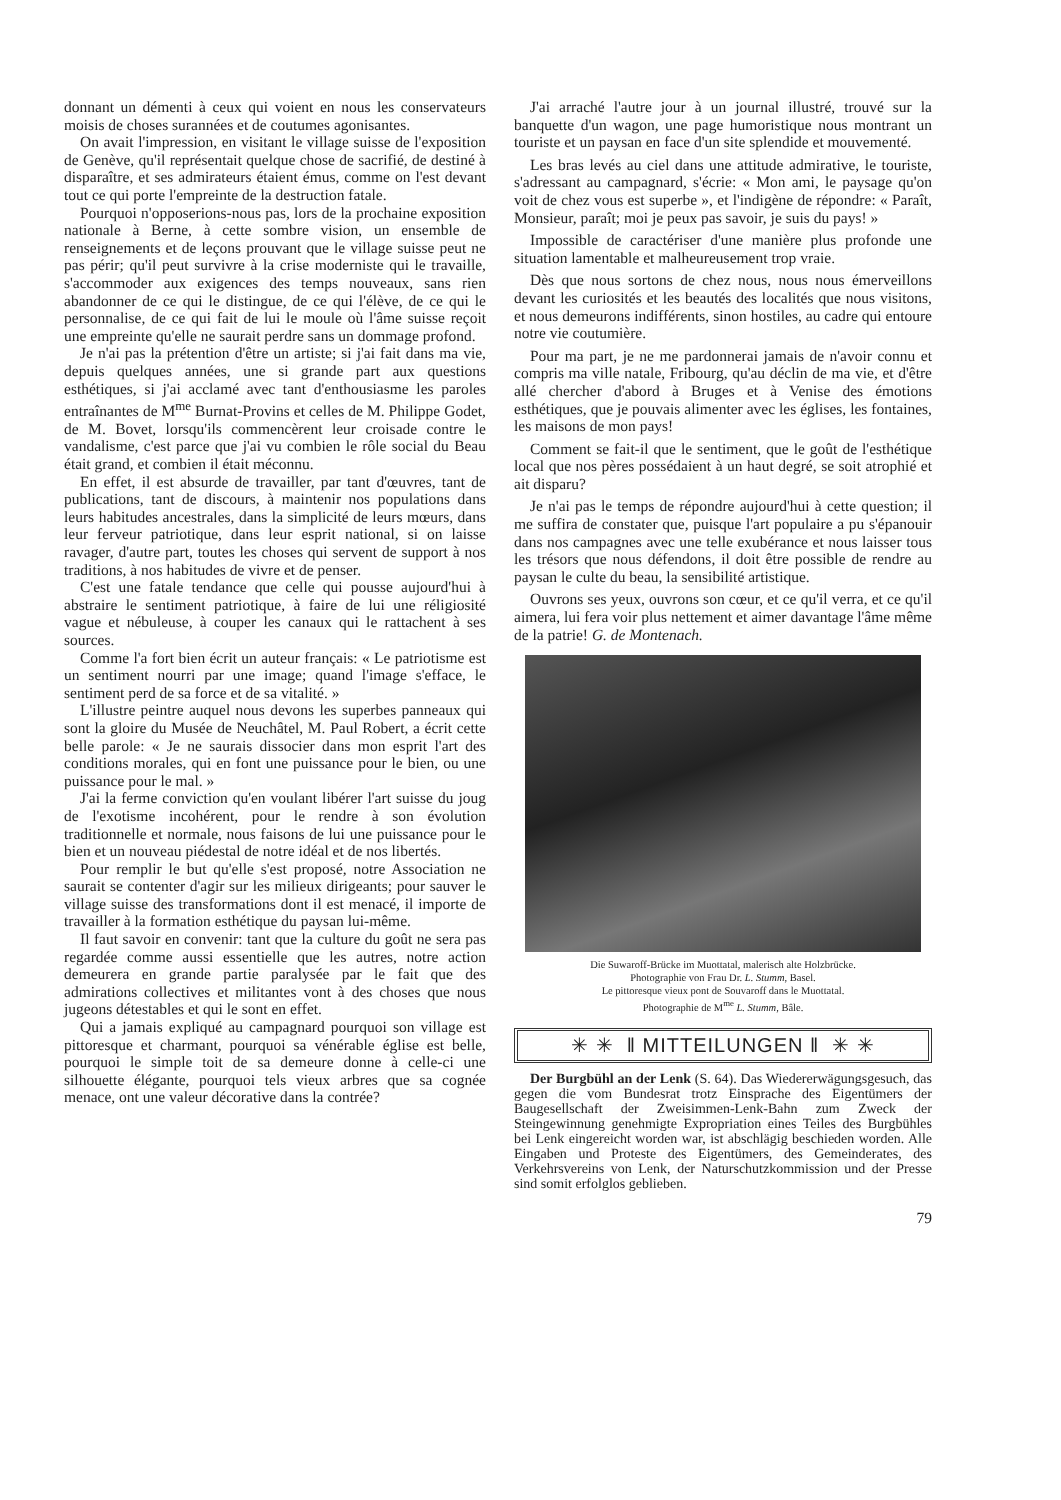donnant un démenti à ceux qui voient en nous les conservateurs moisis de choses surannées et de coutumes agonisantes.
On avait l'impression, en visitant le village suisse de l'exposition de Genève, qu'il représentait quelque chose de sacrifié, de destiné à disparaître, et ses admirateurs étaient émus, comme on l'est devant tout ce qui porte l'empreinte de la destruction fatale.
Pourquoi n'opposerions-nous pas, lors de la prochaine exposition nationale à Berne, à cette sombre vision, un ensemble de renseignements et de leçons prouvant que le village suisse peut ne pas périr; qu'il peut survivre à la crise moderniste qui le travaille, s'accommoder aux exigences des temps nouveaux, sans rien abandonner de ce qui le distingue, de ce qui l'élève, de ce qui le personnalise, de ce qui fait de lui le moule où l'âme suisse reçoit une empreinte qu'elle ne saurait perdre sans un dommage profond.
Je n'ai pas la prétention d'être un artiste; si j'ai fait dans ma vie, depuis quelques années, une si grande part aux questions esthétiques, si j'ai acclamé avec tant d'enthousiasme les paroles entraînantes de M<sup>me</sup> Burnat-Provins et celles de M. Philippe Godet, de M. Bovet, lorsqu'ils commencèrent leur croisade contre le vandalisme, c'est parce que j'ai vu combien le rôle social du Beau était grand, et combien il était méconnu.
En effet, il est absurde de travailler, par tant d'œuvres, tant de publications, tant de discours, à maintenir nos populations dans leurs habitudes ancestrales, dans la simplicité de leurs mœurs, dans leur ferveur patriotique, dans leur esprit national, si on laisse ravager, d'autre part, toutes les choses qui servent de support à nos traditions, à nos habitudes de vivre et de penser.
C'est une fatale tendance que celle qui pousse aujourd'hui à abstraire le sentiment patriotique, à faire de lui une réligiosité vague et nébuleuse, à couper les canaux qui le rattachent à ses sources.
Comme l'a fort bien écrit un auteur français: « Le patriotisme est un sentiment nourri par une image; quand l'image s'efface, le sentiment perd de sa force et de sa vitalité. »
L'illustre peintre auquel nous devons les superbes panneaux qui sont la gloire du Musée de Neuchâtel, M. Paul Robert, a écrit cette belle parole: « Je ne saurais dissocier dans mon esprit l'art des conditions morales, qui en font une puissance pour le bien, ou une puissance pour le mal. »
J'ai la ferme conviction qu'en voulant libérer l'art suisse du joug de l'exotisme incohérent, pour le rendre à son évolution traditionnelle et normale, nous faisons de lui une puissance pour le bien et un nouveau piédestal de notre idéal et de nos libertés.
Pour remplir le but qu'elle s'est proposé, notre Association ne saurait se contenter d'agir sur les milieux dirigeants; pour sauver le village suisse des transformations dont il est menacé, il importe de travailler à la formation esthétique du paysan lui-même.
Il faut savoir en convenir: tant que la culture du goût ne sera pas regardée comme aussi essentielle que les autres, notre action demeurera en grande partie paralysée par le fait que des admirations collectives et militantes vont à des choses que nous jugeons détestables et qui le sont en effet.
Qui a jamais expliqué au campagnard pourquoi son village est pittoresque et charmant, pourquoi sa vénérable église est belle, pourquoi le simple toit de sa demeure donne à celle-ci une silhouette élégante, pourquoi tels vieux arbres que sa cognée menace, ont une valeur décorative dans la contrée?
J'ai arraché l'autre jour à un journal illustré, trouvé sur la banquette d'un wagon, une page humoristique nous montrant un touriste et un paysan en face d'un site splendide et mouvementé.
Les bras levés au ciel dans une attitude admirative, le touriste, s'adressant au campagnard, s'écrie: « Mon ami, le paysage qu'on voit de chez vous est superbe », et l'indigène de répondre: « Paraît, Monsieur, paraît; moi je peux pas savoir, je suis du pays! »
Impossible de caractériser d'une manière plus profonde une situation lamentable et malheureusement trop vraie.
Dès que nous sortons de chez nous, nous nous émerveillons devant les curiosités et les beautés des localités que nous visitons, et nous demeurons indifférents, sinon hostiles, au cadre qui entoure notre vie coutumière.
Pour ma part, je ne me pardonnerai jamais de n'avoir connu et compris ma ville natale, Fribourg, qu'au déclin de ma vie, et d'être allé chercher d'abord à Bruges et à Venise des émotions esthétiques, que je pouvais alimenter avec les églises, les fontaines, les maisons de mon pays!
Comment se fait-il que le sentiment, que le goût de l'esthétique local que nos pères possédaient à un haut degré, se soit atrophié et ait disparu?
Je n'ai pas le temps de répondre aujourd'hui à cette question; il me suffira de constater que, puisque l'art populaire a pu s'épanouir dans nos campagnes avec une telle exubérance et nous laisser tous les trésors que nous défendons, il doit être possible de rendre au paysan le culte du beau, la sensibilité artistique.
Ouvrons ses yeux, ouvrons son cœur, et ce qu'il verra, et ce qu'il aimera, lui fera voir plus nettement et aimer davantage l'âme même de la patrie! G. de Montenach.
Die Suwaroff-Brücke im Muottatal, malerisch alte Holzbrücke.
Photographie von Frau Dr. L. Stumm, Basel.
Le pittoresque vieux pont de Souvaroff dans le Muottatal.
Photographie de M<sup>me</sup> L. Stumm, Bâle.
✳ ✳ ‖ MITTEILUNGEN ‖ ✳ ✳
Der Burgbühl an der Lenk (S. 64). Das Wiedererwägungsgesuch, das gegen die vom Bundesrat trotz Einsprache des Eigentümers der Baugesellschaft der Zweisimmen-Lenk-Bahn zum Zweck der Steingewinnung genehmigte Expropriation eines Teiles des Burgbühles bei Lenk eingereicht worden war, ist abschlägig beschieden worden. Alle Eingaben und Proteste des Eigentümers, des Gemeinderates, des Verkehrsvereins von Lenk, der Naturschutzkommission und der Presse sind somit erfolglos geblieben.
79